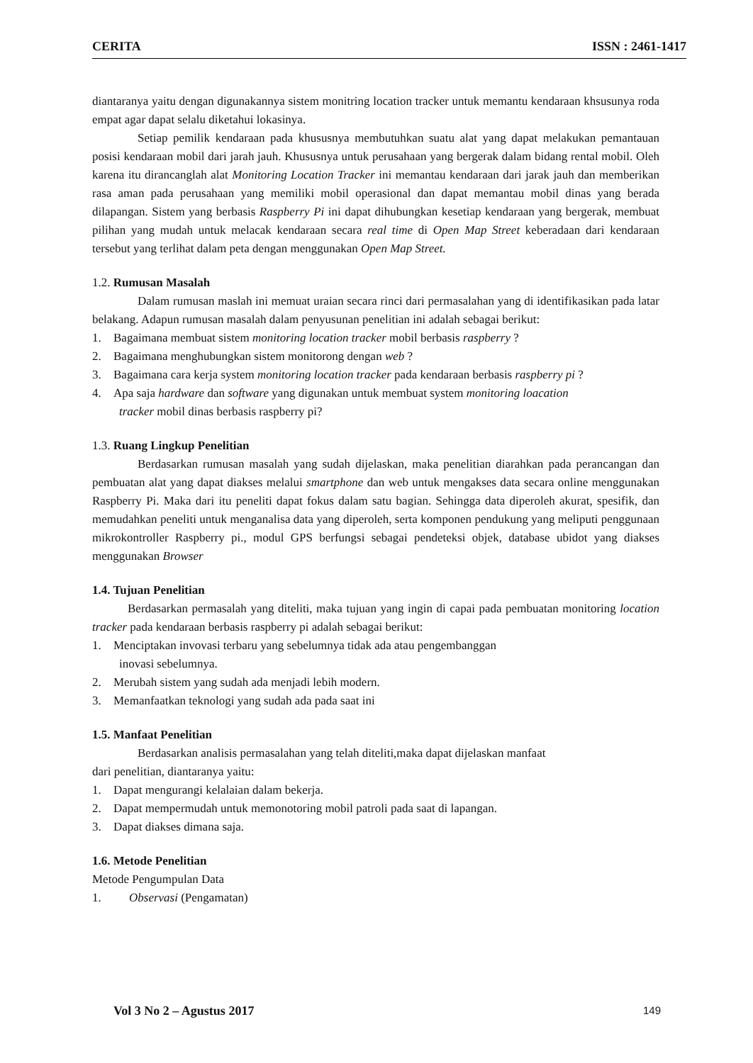CERITA ISSN : 2461-1417
diantaranya yaitu dengan digunakannya sistem monitring location tracker untuk memantu kendaraan khsusunya roda empat agar dapat selalu diketahui lokasinya.
Setiap pemilik kendaraan pada khususnya membutuhkan suatu alat yang dapat melakukan pemantauan posisi kendaraan mobil dari jarah jauh. Khususnya untuk perusahaan yang bergerak dalam bidang rental mobil. Oleh karena itu dirancanglah alat Monitoring Location Tracker ini memantau kendaraan dari jarak jauh dan memberikan rasa aman pada perusahaan yang memiliki mobil operasional dan dapat memantau mobil dinas yang berada dilapangan. Sistem yang berbasis Raspberry Pi ini dapat dihubungkan kesetiap kendaraan yang bergerak, membuat pilihan yang mudah untuk melacak kendaraan secara real time di Open Map Street keberadaan dari kendaraan tersebut yang terlihat dalam peta dengan menggunakan Open Map Street.
1.2. Rumusan Masalah
Dalam rumusan maslah ini memuat uraian secara rinci dari permasalahan yang di identifikasikan pada latar belakang. Adapun rumusan masalah dalam penyusunan penelitian ini adalah sebagai berikut:
1. Bagaimana membuat sistem monitoring location tracker mobil berbasis raspberry ?
2. Bagaimana menghubungkan sistem monitorong dengan web ?
3. Bagaimana cara kerja system monitoring location tracker pada kendaraan berbasis raspberry pi ?
4. Apa saja hardware dan software yang digunakan untuk membuat system monitoring loacation
tracker mobil dinas berbasis raspberry pi?
1.3. Ruang Lingkup Penelitian
Berdasarkan rumusan masalah yang sudah dijelaskan, maka penelitian diarahkan pada perancangan dan pembuatan alat yang dapat diakses melalui smartphone dan web untuk mengakses data secara online menggunakan Raspberry Pi. Maka dari itu peneliti dapat fokus dalam satu bagian. Sehingga data diperoleh akurat, spesifik, dan memudahkan peneliti untuk menganalisa data yang diperoleh, serta komponen pendukung yang meliputi penggunaan mikrokontroller Raspberry pi., modul GPS berfungsi sebagai pendeteksi objek, database ubidot yang diakses menggunakan Browser
1.4. Tujuan Penelitian
Berdasarkan permasalah yang diteliti, maka tujuan yang ingin di capai pada pembuatan monitoring location tracker pada kendaraan berbasis raspberry pi adalah sebagai berikut:
1. Menciptakan invovasi terbaru yang sebelumnya tidak ada atau pengembanggan
inovasi sebelumnya.
2. Merubah sistem yang sudah ada menjadi lebih modern.
3. Memanfaatkan teknologi yang sudah ada pada saat ini
1.5. Manfaat Penelitian
Berdasarkan analisis permasalahan yang telah diteliti,maka dapat dijelaskan manfaat
dari penelitian, diantaranya yaitu:
1. Dapat mengurangi kelalaian dalam bekerja.
2. Dapat mempermudah untuk memonotoring mobil patroli pada saat di lapangan.
3. Dapat diakses dimana saja.
1.6. Metode Penelitian
Metode Pengumpulan Data
1. Observasi (Pengamatan)
Vol 3 No 2 – Agustus 2017 149